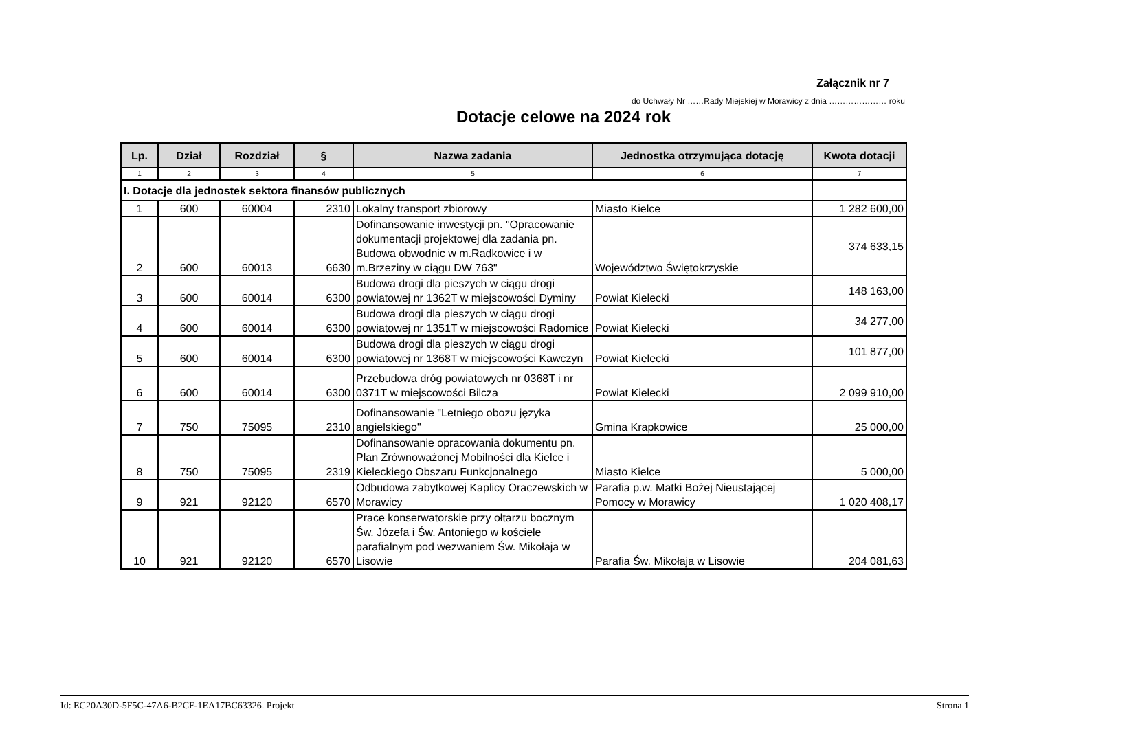Załącznik nr 7
do Uchwały Nr ……Rady Miejskiej w Morawicy z dnia ………………… roku
Dotacje celowe na 2024 rok
| Lp. | Dział | Rozdział | § | Nazwa zadania | Jednostka otrzymująca dotację | Kwota dotacji |
| --- | --- | --- | --- | --- | --- | --- |
| 1 | 2 | 3 | 4 | 5 | 6 | 7 |
| I. Dotacje dla jednostek sektora finansów publicznych | | | | | | |
| 1 | 600 | 60004 | 2310 | Lokalny transport zbiorowy | Miasto Kielce | 1 282 600,00 |
| 2 | 600 | 60013 | 6630 | Dofinansowanie inwestycji pn. "Opracowanie dokumentacji projektowej dla zadania pn. Budowa obwodnic w m.Radkowice i w m.Brzeziny w ciągu DW 763" | Województwo Świętokrzyskie | 374 633,15 |
| 3 | 600 | 60014 | 6300 | Budowa drogi dla pieszych w ciągu drogi powiatowej nr 1362T w miejscowości Dyminy | Powiat Kielecki | 148 163,00 |
| 4 | 600 | 60014 | 6300 | Budowa drogi dla pieszych w ciągu drogi powiatowej nr 1351T w miejscowości Radomice | Powiat Kielecki | 34 277,00 |
| 5 | 600 | 60014 | 6300 | Budowa drogi dla pieszych w ciągu drogi powiatowej nr 1368T w miejscowości Kawczyn | Powiat Kielecki | 101 877,00 |
| 6 | 600 | 60014 | 6300 | Przebudowa dróg powiatowych nr 0368T i nr 0371T w miejscowości Bilcza | Powiat Kielecki | 2 099 910,00 |
| 7 | 750 | 75095 | 2310 | Dofinansowanie "Letniego obozu języka angielskiego" | Gmina Krapkowice | 25 000,00 |
| 8 | 750 | 75095 | 2319 | Dofinansowanie opracowania dokumentu pn. Plan Zrównoważonej Mobilności dla Kielce i Kieleckiego Obszaru Funkcjonalnego | Miasto Kielce | 5 000,00 |
| 9 | 921 | 92120 | 6570 | Odbudowa zabytkowej Kaplicy Oraczewskich w Morawicy | Parafia p.w. Matki Bożej Nieustającej Pomocy w Morawicy | 1 020 408,17 |
| 10 | 921 | 92120 | 6570 | Prace konserwatorskie przy ołtarzu bocznym Św. Józefa i Św. Antoniego w kościele parafialnym pod wezwaniem Św. Mikołaja w Lisowie | Parafia Św. Mikołaja w Lisowie | 204 081,63 |
Id: EC20A30D-5F5C-47A6-B2CF-1EA17BC63326. Projekt Strona 1